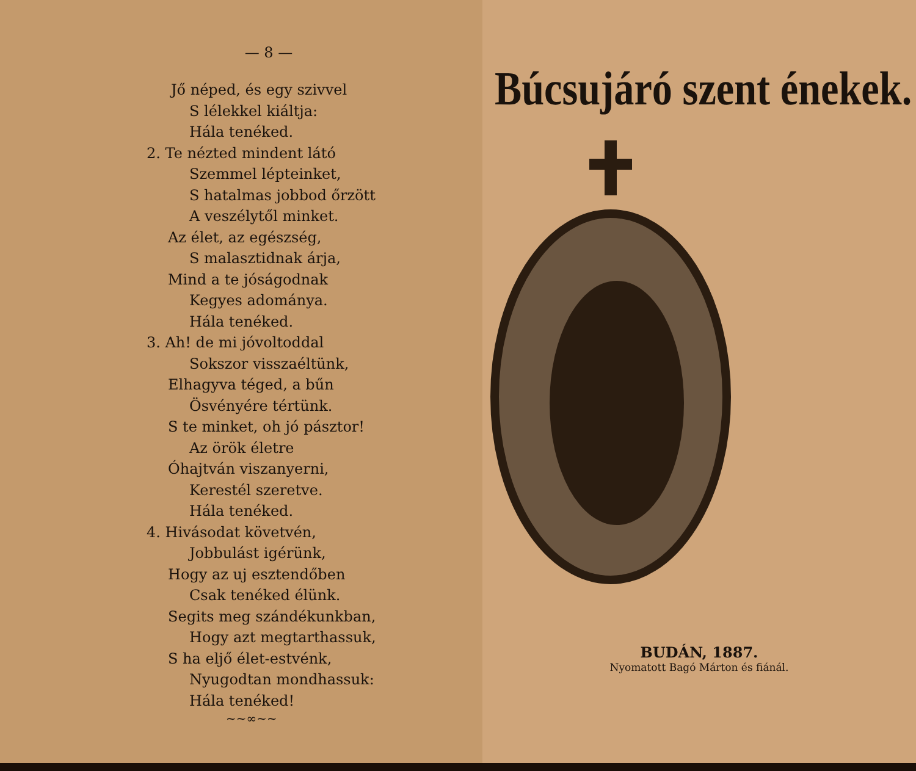— 8 —
Jő néped, és egy szivvel
S lélekkel kiáltja:
Hála tenéked.
2. Te nézted mindent látó
Szemmel lépteinket,
S hatalmas jobbod őrzött
A veszélytől minket.
Az élet, az egészség,
S malasztidnak árja,
Mind a te jóságodnak
Kegyes adománya.
Hála tenéked.
3. Ah! de mi jóvoltoddal
Sokszor visszaéltünk,
Elhagyva téged, a bűn
Ösvényére tértünk.
S te minket, oh jó pásztor!
Az örök életre
Óhajtván viszanyerni,
Kerestél szeretve.
Hála tenéked.
4. Hivásodat követvén,
Jobbulást igérünk,
Hogy az uj esztendőben
Csak tenéked élünk.
Segits meg szándékunkban,
Hogy azt megtarthassuk,
S ha eljő élet-estvénk,
Nyugodtan mondhassuk:
Hála tenéked!
~~∞~~
Búcsujáró szent énekek.
BUDÁN, 1887.
Nyomatott Bagó Márton és fiánál.